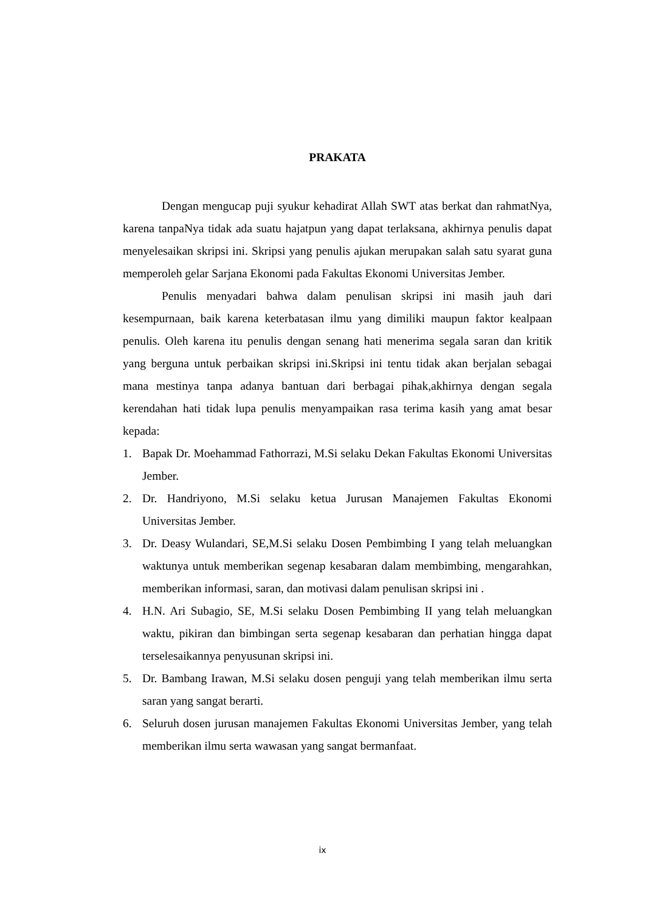PRAKATA
Dengan mengucap puji syukur kehadirat Allah SWT atas berkat dan rahmatNya, karena tanpaNya tidak ada suatu hajatpun yang dapat terlaksana, akhirnya penulis dapat menyelesaikan skripsi ini. Skripsi yang penulis ajukan merupakan salah satu syarat guna memperoleh gelar Sarjana Ekonomi pada Fakultas Ekonomi Universitas Jember.
Penulis menyadari bahwa dalam penulisan skripsi ini masih jauh dari kesempurnaan, baik karena keterbatasan ilmu yang dimiliki maupun faktor kealpaan penulis. Oleh karena itu penulis dengan senang hati menerima segala saran dan kritik yang berguna untuk perbaikan skripsi ini.Skripsi ini tentu tidak akan berjalan sebagai mana mestinya tanpa adanya bantuan dari berbagai pihak,akhirnya dengan segala kerendahan hati tidak lupa penulis menyampaikan rasa terima kasih yang amat besar kepada:
1. Bapak Dr. Moehammad Fathorrazi, M.Si selaku Dekan Fakultas Ekonomi Universitas Jember.
2. Dr. Handriyono, M.Si selaku ketua Jurusan Manajemen Fakultas Ekonomi Universitas Jember.
3. Dr. Deasy Wulandari, SE,M.Si selaku Dosen Pembimbing I yang telah meluangkan waktunya untuk memberikan segenap kesabaran dalam membimbing, mengarahkan, memberikan informasi, saran, dan motivasi dalam penulisan skripsi ini .
4. H.N. Ari Subagio, SE, M.Si selaku Dosen Pembimbing II yang telah meluangkan waktu, pikiran dan bimbingan serta segenap kesabaran dan perhatian hingga dapat terselesaikannya penyusunan skripsi ini.
5. Dr. Bambang Irawan, M.Si selaku dosen penguji yang telah memberikan ilmu serta saran yang sangat berarti.
6. Seluruh dosen jurusan manajemen Fakultas Ekonomi Universitas Jember, yang telah memberikan ilmu serta wawasan yang sangat bermanfaat.
ix